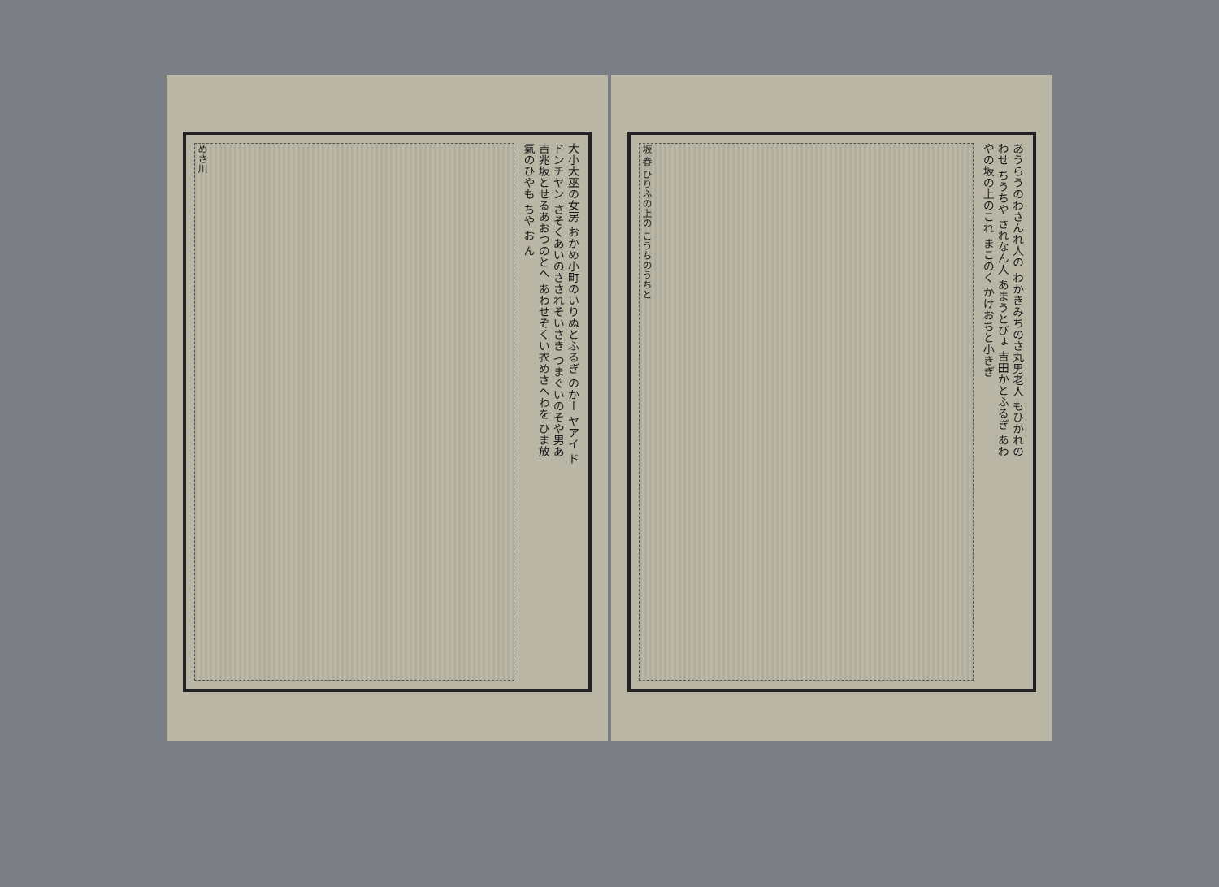大小大巫の女房 おかめ小町のいりぬとふるぎ のかー ヤアイ ド ドンチヤン さそくあいのさされそいさき つまぐいのそや男あ 吉兆坂とせるあおつのとへ あわせぞくい衣めさへわを ひま放氣のひやも ちや お ん
めさ川
あうらうのわさんれ人の わかきみちのさ丸男老人 もひかれのわせ ちうちや されなん人 あまうとびょ 吉田かとふるぎ あわやの坂の上のこれ まこのく かけおちと小きぎ
坂 春 ひりふの上の こうちのうちと